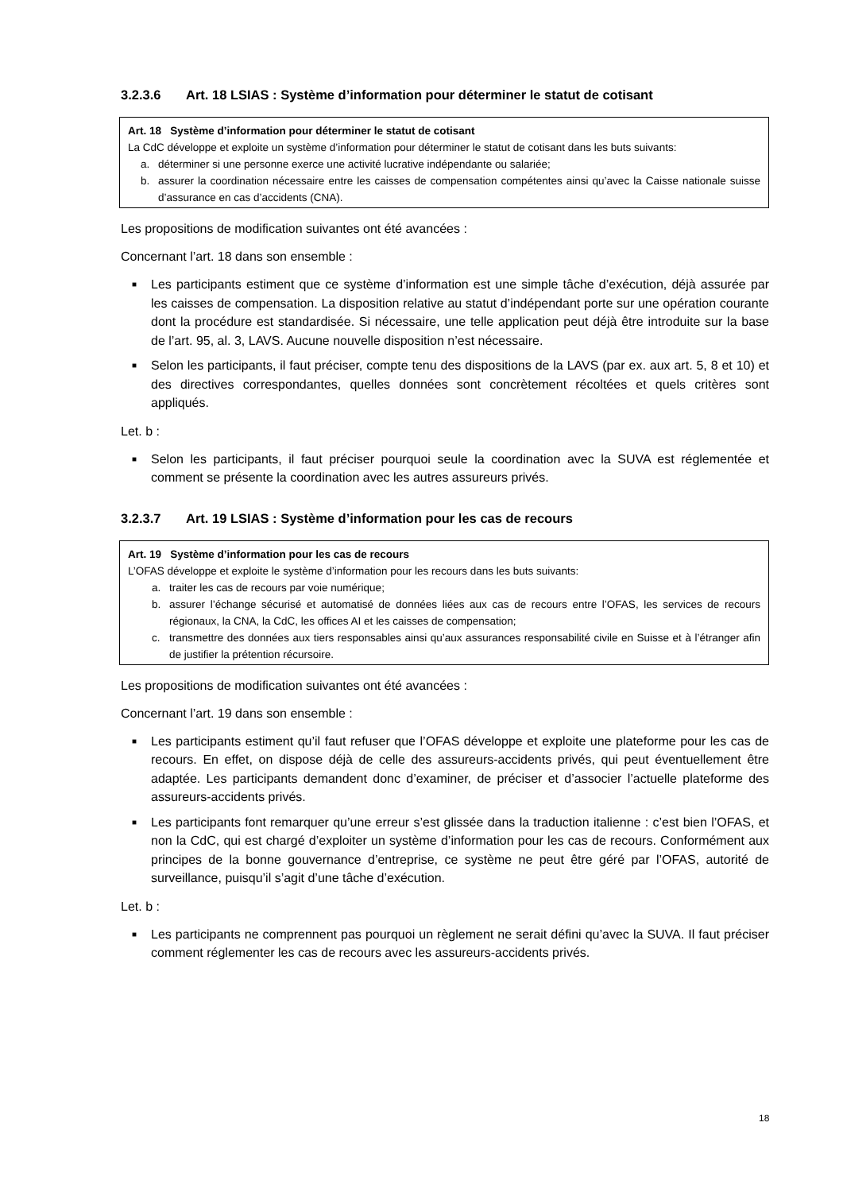3.2.3.6 Art. 18 LSIAS : Système d’information pour déterminer le statut de cotisant
Art. 18 Système d’information pour déterminer le statut de cotisant
La CdC développe et exploite un système d’information pour déterminer le statut de cotisant dans les buts suivants:
a. déterminer si une personne exerce une activité lucrative indépendante ou salariée;
b. assurer la coordination nécessaire entre les caisses de compensation compétentes ainsi qu’avec la Caisse nationale suisse d’assurance en cas d’accidents (CNA).
Les propositions de modification suivantes ont été avancées :
Concernant l’art. 18 dans son ensemble :
■ Les participants estiment que ce système d’information est une simple tâche d’exécution, déjà assurée par les caisses de compensation. La disposition relative au statut d’indépendant porte sur une opération courante dont la procédure est standardisée. Si nécessaire, une telle application peut déjà être introduite sur la base de l’art. 95, al. 3, LAVS. Aucune nouvelle disposition n’est nécessaire.
■ Selon les participants, il faut préciser, compte tenu des dispositions de la LAVS (par ex. aux art. 5, 8 et 10) et des directives correspondantes, quelles données sont concrètement récoltées et quels critères sont appliqués.
Let. b :
■ Selon les participants, il faut préciser pourquoi seule la coordination avec la SUVA est réglementée et comment se présente la coordination avec les autres assureurs privés.
3.2.3.7 Art. 19 LSIAS : Système d’information pour les cas de recours
Art. 19 Système d’information pour les cas de recours
L’OFAS développe et exploite le système d’information pour les recours dans les buts suivants:
a. traiter les cas de recours par voie numérique;
b. assurer l’échange sécurisé et automatisé de données liées aux cas de recours entre l’OFAS, les services de recours régionaux, la CNA, la CdC, les offices AI et les caisses de compensation;
c. transmettre des données aux tiers responsables ainsi qu’aux assurances responsabilité civile en Suisse et à l’étranger afin de justifier la prétention récursoire.
Les propositions de modification suivantes ont été avancées :
Concernant l’art. 19 dans son ensemble :
■ Les participants estiment qu’il faut refuser que l’OFAS développe et exploite une plateforme pour les cas de recours. En effet, on dispose déjà de celle des assureurs-accidents privés, qui peut éventuellement être adaptée. Les participants demandent donc d’examiner, de préciser et d’associer l’actuelle plateforme des assureurs-accidents privés.
■ Les participants font remarquer qu’une erreur s’est glissée dans la traduction italienne : c’est bien l’OFAS, et non la CdC, qui est chargé d’exploiter un système d’information pour les cas de recours. Conformément aux principes de la bonne gouvernance d’entreprise, ce système ne peut être géré par l’OFAS, autorité de surveillance, puisqu’il s’agit d’une tâche d’exécution.
Let. b :
■ Les participants ne comprennent pas pourquoi un règlement ne serait défini qu’avec la SUVA. Il faut préciser comment réglementer les cas de recours avec les assureurs-accidents privés.
18